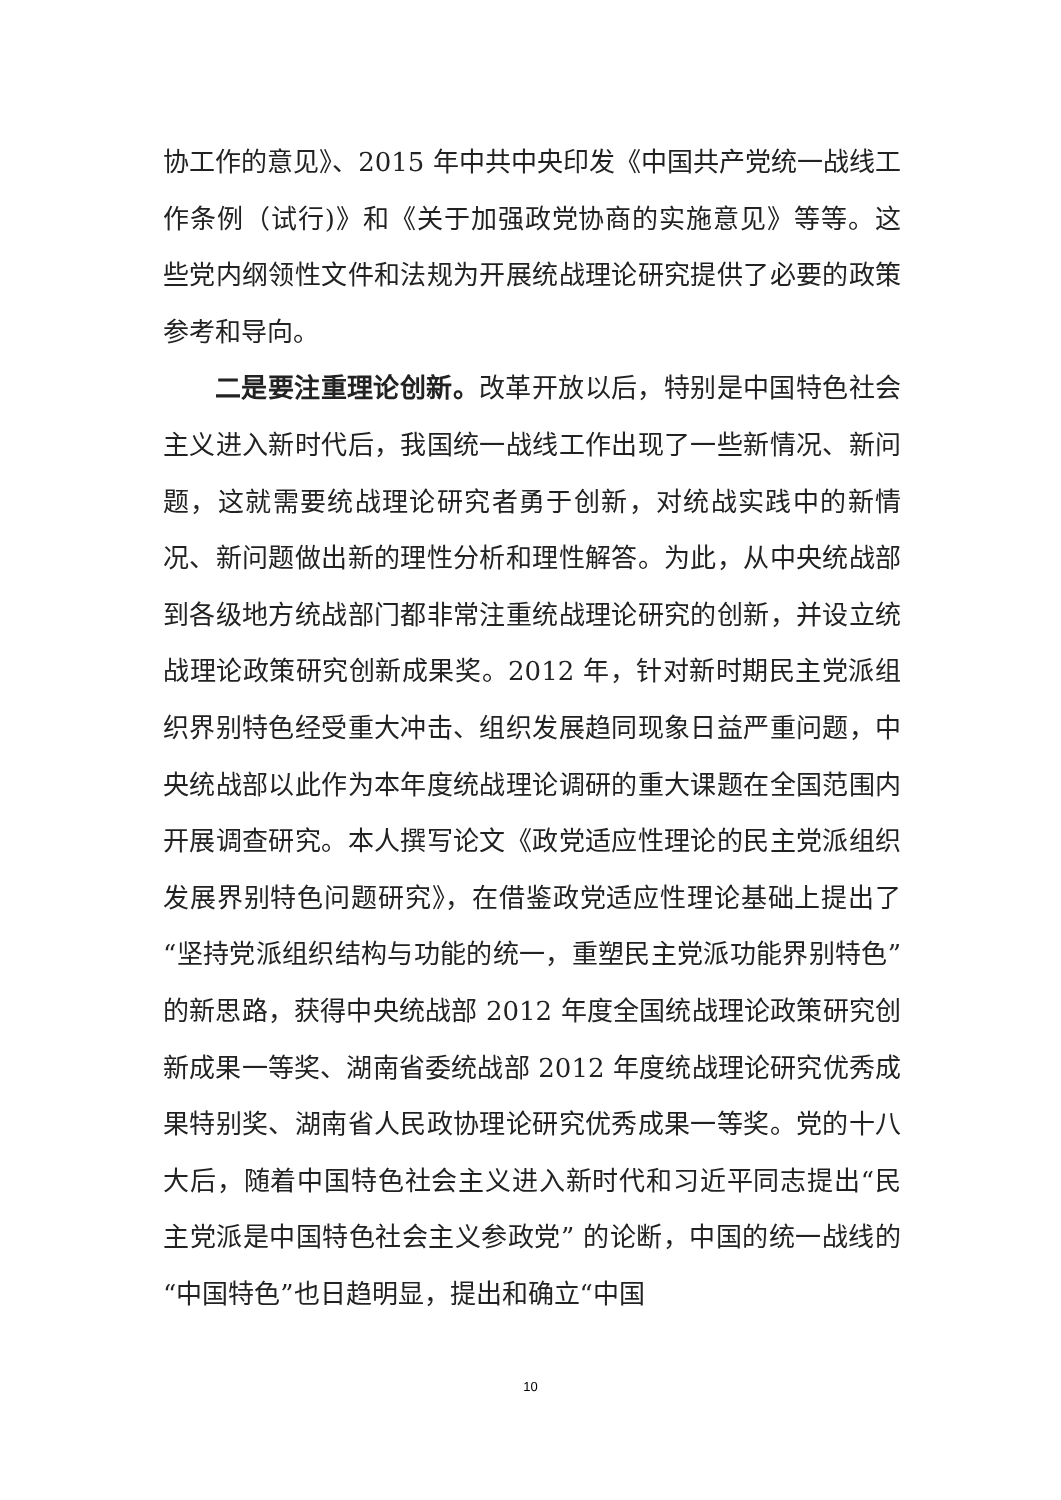协工作的意见》、2015 年中共中央印发《中国共产党统一战线工作条例（试行)》和《关于加强政党协商的实施意见》等等。这些党内纲领性文件和法规为开展统战理论研究提供了必要的政策参考和导向。
二是要注重理论创新。改革开放以后，特别是中国特色社会主义进入新时代后，我国统一战线工作出现了一些新情况、新问题，这就需要统战理论研究者勇于创新，对统战实践中的新情况、新问题做出新的理性分析和理性解答。为此，从中央统战部到各级地方统战部门都非常注重统战理论研究的创新，并设立统战理论政策研究创新成果奖。2012 年，针对新时期民主党派组织界别特色经受重大冲击、组织发展趋同现象日益严重问题，中央统战部以此作为本年度统战理论调研的重大课题在全国范围内开展调查研究。本人撰写论文《政党适应性理论的民主党派组织发展界别特色问题研究》，在借鉴政党适应性理论基础上提出了“坚持党派组织结构与功能的统一，重塑民主党派功能界别特色”的新思路，获得中央统战部 2012 年度全国统战理论政策研究创新成果一等奖、湖南省委统战部 2012 年度统战理论研究优秀成果特别奖、湖南省人民政协理论研究优秀成果一等奖。党的十八大后，随着中国特色社会主义进入新时代和习近平同志提出“民主党派是中国特色社会主义参政党” 的论断，中国的统一战线的“中国特色”也日趋明显，提出和确立“中国
10